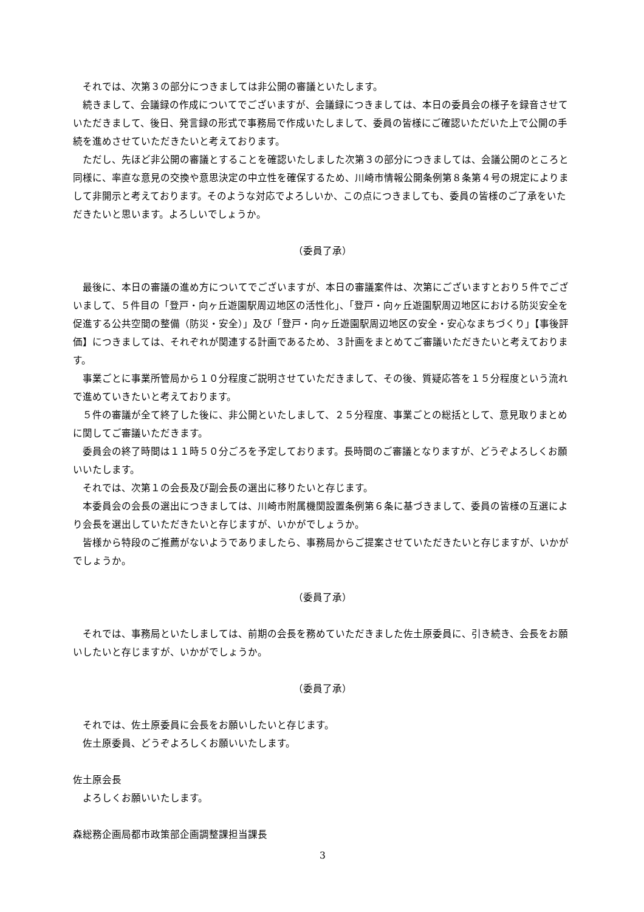それでは、次第３の部分につきましては非公開の審議といたします。
続きまして、会議録の作成についてでございますが、会議録につきましては、本日の委員会の様子を録音させていただきまして、後日、発言録の形式で事務局で作成いたしまして、委員の皆様にご確認いただいた上で公開の手続を進めさせていただきたいと考えております。
ただし、先ほど非公開の審議とすることを確認いたしました次第３の部分につきましては、会議公開のところと同様に、率直な意見の交換や意思決定の中立性を確保するため、川崎市情報公開条例第８条第４号の規定によりまして非開示と考えております。そのような対応でよろしいか、この点につきましても、委員の皆様のご了承をいただきたいと思います。よろしいでしょうか。
（委員了承）
最後に、本日の審議の進め方についてでございますが、本日の審議案件は、次第にございますとおり５件でございまして、５件目の「登戸・向ヶ丘遊園駅周辺地区の活性化」、「登戸・向ヶ丘遊園駅周辺地区における防災安全を促進する公共空間の整備（防災・安全）」及び「登戸・向ヶ丘遊園駅周辺地区の安全・安心なまちづくり」【事後評価】につきましては、それぞれが関連する計画であるため、３計画をまとめてご審議いただきたいと考えております。
事業ごとに事業所管局から１０分程度ご説明させていただきまして、その後、質疑応答を１５分程度という流れで進めていきたいと考えております。
５件の審議が全て終了した後に、非公開といたしまして、２５分程度、事業ごとの総括として、意見取りまとめに関してご審議いただきます。
委員会の終了時間は１１時５０分ごろを予定しております。長時間のご審議となりますが、どうぞよろしくお願いいたします。
それでは、次第１の会長及び副会長の選出に移りたいと存じます。
本委員会の会長の選出につきましては、川崎市附属機関設置条例第６条に基づきまして、委員の皆様の互選により会長を選出していただきたいと存じますが、いかがでしょうか。
皆様から特段のご推薦がないようでありましたら、事務局からご提案させていただきたいと存じますが、いかがでしょうか。
（委員了承）
それでは、事務局といたしましては、前期の会長を務めていただきました佐土原委員に、引き続き、会長をお願いしたいと存じますが、いかがでしょうか。
（委員了承）
それでは、佐土原委員に会長をお願いしたいと存じます。
佐土原委員、どうぞよろしくお願いいたします。
佐土原会長
よろしくお願いいたします。
森総務企画局都市政策部企画調整課担当課長
3